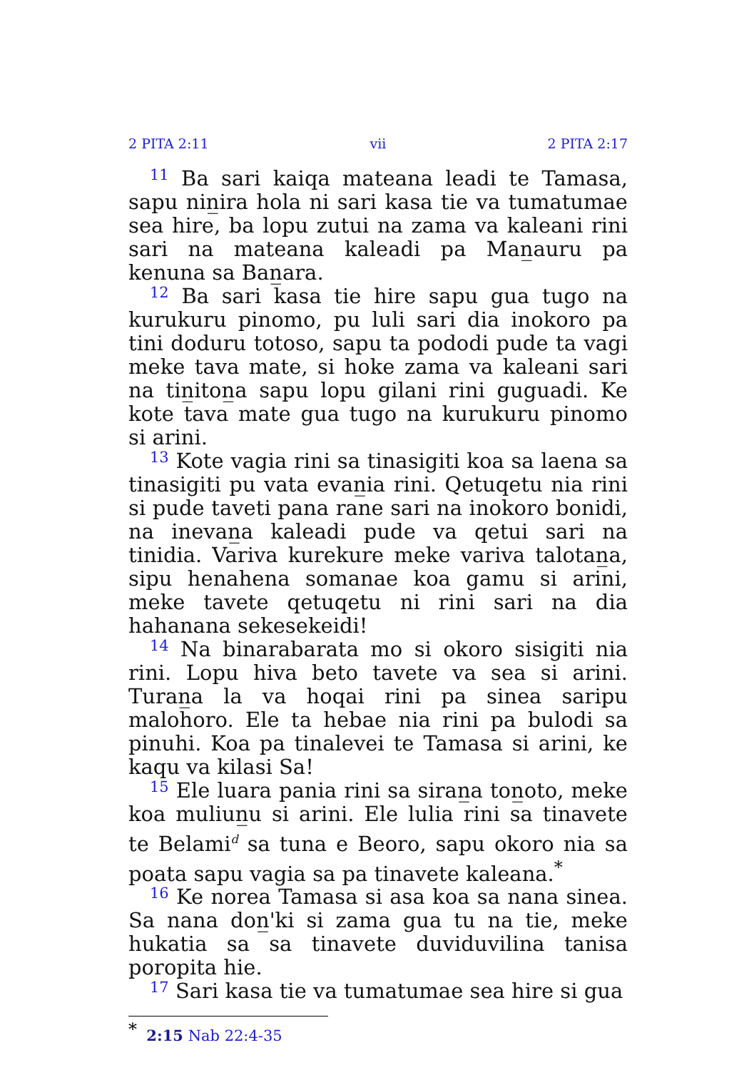2 PITA 2:11 vii 2 PITA 2:17
11 Ba sari kaiqa mateana leadi te Tamasa, sapu nin̲ira hola ni sari kasa tie va tumatumae sea hire, ba lopu zutui na zama va kaleani rini sari na mateana kaleadi pa Man̲auru pa kenuna sa Ban̲ara.
12 Ba sari kasa tie hire sapu gua tugo na kurukuru pinomo, pu luli sari dia inokoro pa tini doduru totoso, sapu ta pododi pude ta vagi meke tava mate, si hoke zama va kaleani sari na tin̲iton̲a sapu lopu gilani rini guguadi. Ke kote tava mate gua tugo na kurukuru pinomo si arini.
13 Kote vagia rini sa tinasigiti koa sa laena sa tinasigiti pu vata evan̲ia rini. Qetuqetu nia rini si pude taveti pana rane sari na inokoro bonidi, na inevan̲a kaleadi pude va qetui sari na tinidia. Variva kurekure meke variva talotan̲a, sipu henahena somanae koa gamu si arini, meke tavete qetuqetu ni rini sari na dia hahanana sekesekeidi!
14 Na binarabarata mo si okoro sisigiti nia rini. Lopu hiva beto tavete va sea si arini. Turan̲a la va hoqai rini pa sinea saripu malohoro. Ele ta hebae nia rini pa bulodi sa pinuhi. Koa pa tinalevei te Tamasa si arini, ke kaqu va kilasi Sa!
15 Ele luara pania rini sa siran̲a ton̲oto, meke koa muliun̲u si arini. Ele lulia rini sa tinavete te Belami<sup>d</sup> sa tuna e Beoro, sapu okoro nia sa poata sapu vagia sa pa tinavete kaleana.<sup>*</sup>
16 Ke norea Tamasa si asa koa sa nana sinea. Sa nana don̲'ki si zama gua tu na tie, meke hukatia sa sa tinavete duviduvilina tanisa poropita hie.
17 Sari kasa tie va tumatumae sea hire si gua
<sup>*</sup> 2:15 Nab 22:4-35